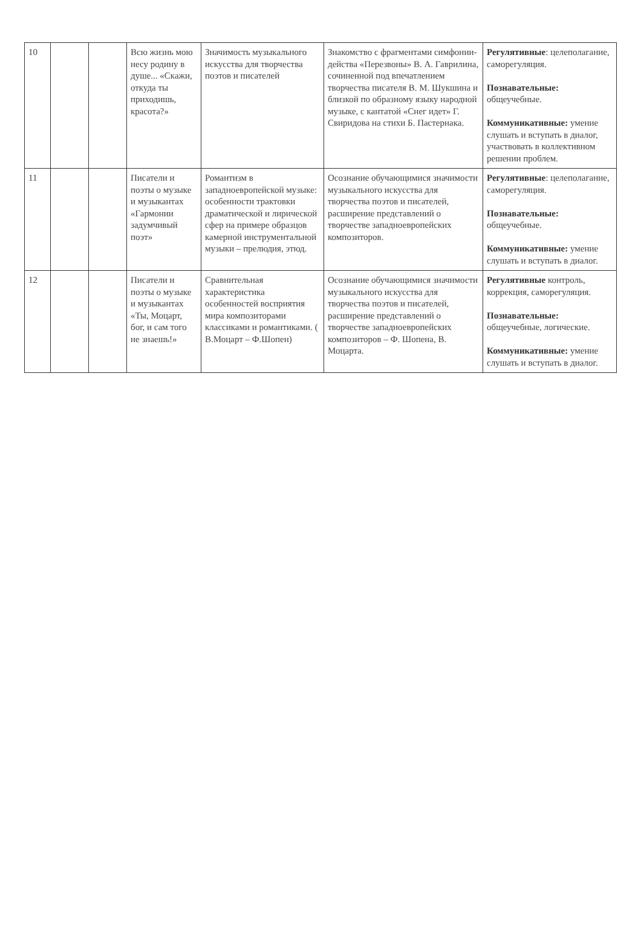| 10 | | | Всю жизнь мою несу родину в душе... «Скажи, откуда ты приходишь, красота?» | Значимость музыкального искусства для творчества поэтов и писателей | Знакомство с фрагментами симфонии-действа «Перезвоны» В. А. Гаврилина, сочиненной под впечатлением творчества писателя В. М. Шукшина и близкой по образному языку народной музыке, с кантатой «Снег идет» Г. Свиридова на стихи Б. Пастернака. | Регулятивные : целеполагание, саморегуляция. Познавательные: общеучебные. Коммуникативные: умение слушать и вступать в диалог, участвовать в коллективном решении проблем. |
| 11 | | | Писатели и поэты о музыке и музыкантах «Гармонии задумчивый поэт» | Романтизм в западноевропейской музыке: особенности трактовки драматической и лирической сфер на примере образцов камерной инструментальной музыки – прелюдия, этюд. | Осознание обучающимися значимости музыкального искусства для творчества поэтов и писателей, расширение представлений о творчестве западноевропейских композиторов. | Регулятивные : целеполагание, саморегуляция. Познавательные: общеучебные. Коммуникативные: умение слушать и вступать в диалог. |
| 12 | | | Писатели и поэты о музыке и музыкантах «Ты, Моцарт, бог, и сам того не знаешь!» | Сравнительная характеристика особенностей восприятия мира композиторами классиками и романтиками. ( В.Моцарт – Ф.Шопен) | Осознание обучающимися значимости музыкального искусства для творчества поэтов и писателей, расширение представлений о творчестве западноевропейских композиторов – Ф. Шопена, В. Моцарта. | Регулятивные контроль, коррекция, саморегуляция. Познавательные: общеучебные, логические. Коммуникативные: умение слушать и вступать в диалог. |